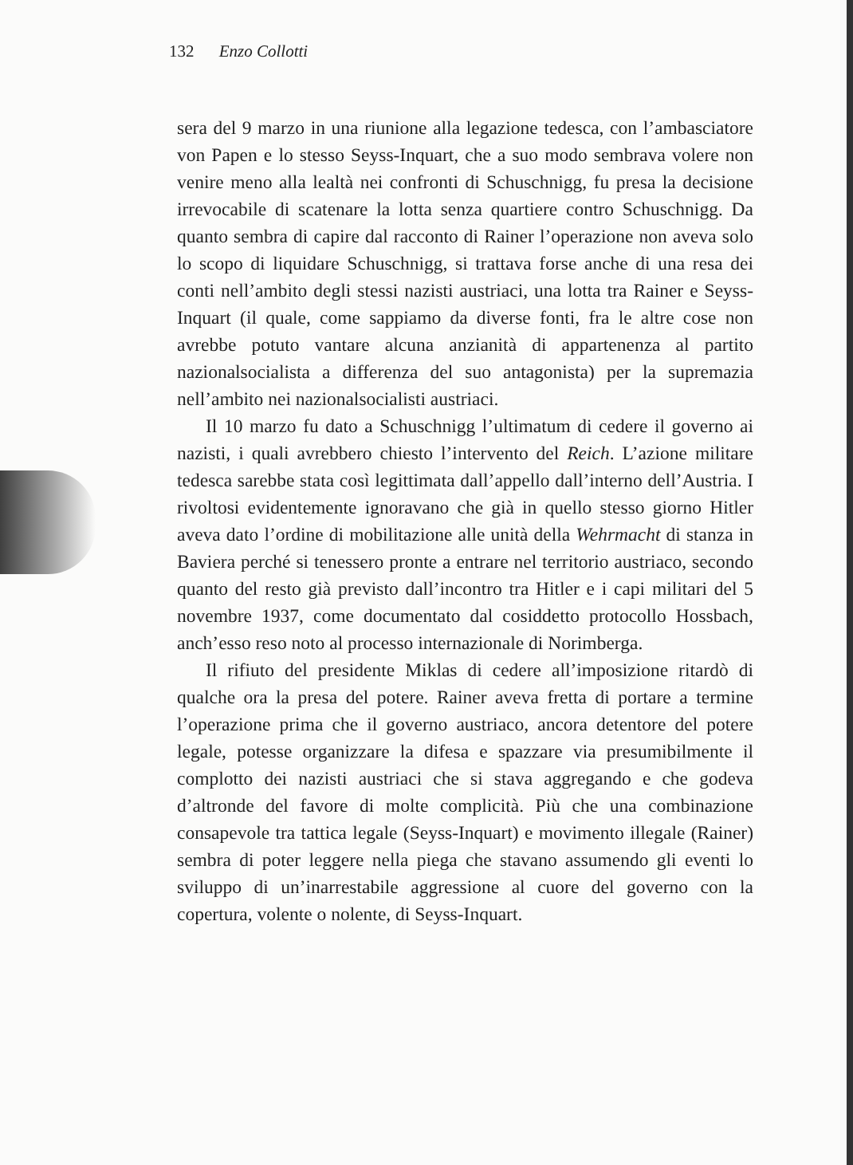132 Enzo Collotti
sera del 9 marzo in una riunione alla legazione tedesca, con l’ambasciatore von Papen e lo stesso Seyss-Inquart, che a suo modo sembrava volere non venire meno alla lealtà nei confronti di Schuschnigg, fu presa la decisione irrevocabile di scatenare la lotta senza quartiere contro Schuschnigg. Da quanto sembra di capire dal racconto di Rainer l’operazione non aveva solo lo scopo di liquidare Schuschnigg, si trattava forse anche di una resa dei conti nell’ambito degli stessi nazisti austriaci, una lotta tra Rainer e Seyss-Inquart (il quale, come sappiamo da diverse fonti, fra le altre cose non avrebbe potuto vantare alcuna anzianità di appartenenza al partito nazionalsocialista a differenza del suo antagonista) per la supremazia nell’ambito nei nazionalsocialisti austriaci.
Il 10 marzo fu dato a Schuschnigg l’ultimatum di cedere il governo ai nazisti, i quali avrebbero chiesto l’intervento del Reich. L’azione militare tedesca sarebbe stata così legittimata dall’appello dall’interno dell’Austria. I rivoltosi evidentemente ignoravano che già in quello stesso giorno Hitler aveva dato l’ordine di mobilitazione alle unità della Wehrmacht di stanza in Baviera perché si tenessero pronte a entrare nel territorio austriaco, secondo quanto del resto già previsto dall’incontro tra Hitler e i capi militari del 5 novembre 1937, come documentato dal cosiddetto protocollo Hossbach, anch’esso reso noto al processo internazionale di Norimberga.
Il rifiuto del presidente Miklas di cedere all’imposizione ritardò di qualche ora la presa del potere. Rainer aveva fretta di portare a termine l’operazione prima che il governo austriaco, ancora detentore del potere legale, potesse organizzare la difesa e spazzare via presumibilmente il complotto dei nazisti austriaci che si stava aggregando e che godeva d’altronde del favore di molte complicità. Più che una combinazione consapevole tra tattica legale (Seyss-Inquart) e movimento illegale (Rainer) sembra di poter leggere nella piega che stavano assumendo gli eventi lo sviluppo di un’inarrestabile aggressione al cuore del governo con la copertura, volente o nolente, di Seyss-Inquart.